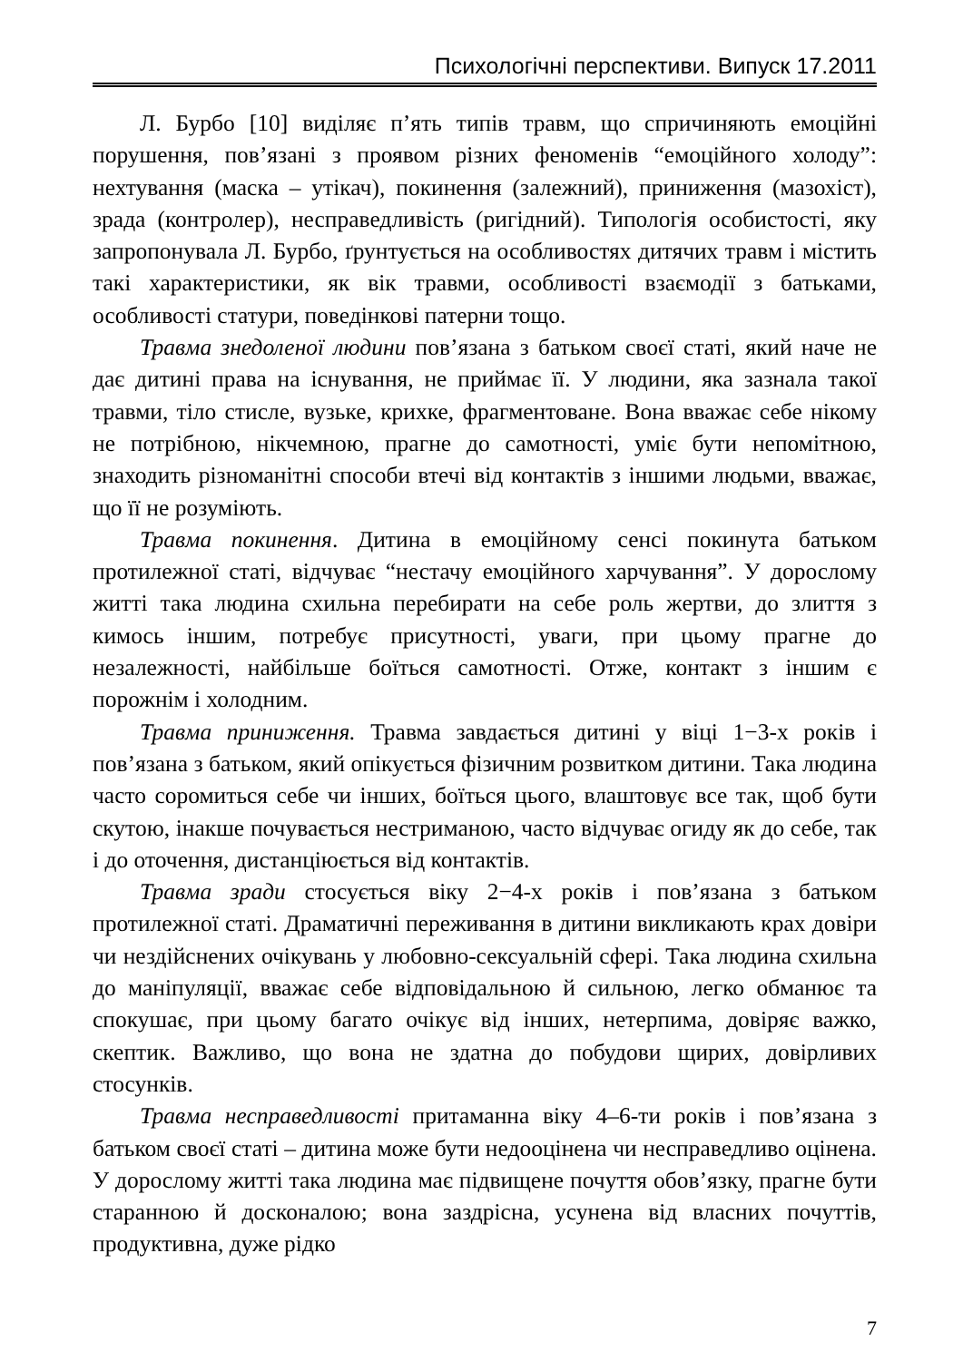Психологічні перспективи. Випуск 17.2011
Л. Бурбо [10] виділяє п’ять типів травм, що спричиняють емоційні порушення, пов’язані з проявом різних феноменів “емоційного холоду”: нехтування (маска – утікач), покинення (залежний), приниження (мазохіст), зрада (контролер), несправедливість (ригідний). Типологія особистості, яку запропонувала Л. Бурбо, ґрунтується на особливостях дитячих травм і містить такі характеристики, як вік травми, особливості взаємодії з батьками, особливості статури, поведінкові патерни тощо.
Травма знедоленої людини пов’язана з батьком своєї статі, який наче не дає дитині права на існування, не приймає її. У людини, яка зазнала такої травми, тіло стисле, вузьке, крихке, фрагментоване. Вона вважає себе нікому не потрібною, нікчемною, прагне до самотності, уміє бути непомітною, знаходить різноманітні способи втечі від контактів з іншими людьми, вважає, що її не розуміють.
Травма покинення. Дитина в емоційному сенсі покинута батьком протилежної статі, відчуває “нестачу емоційного харчування”. У дорослому житті така людина схильна перебирати на себе роль жертви, до злиття з кимось іншим, потребує присутності, уваги, при цьому прагне до незалежності, найбільше боїться самотності. Отже, контакт з іншим є порожнім і холодним.
Травма приниження. Травма завдається дитині у віці 1−3-х років і пов’язана з батьком, який опікується фізичним розвитком дитини. Така людина часто соромиться себе чи інших, боїться цього, влаштовує все так, щоб бути скутою, інакше почувається нестриманою, часто відчуває огиду як до себе, так і до оточення, дистанціюється від контактів.
Травма зради стосується віку 2−4-х років і пов’язана з батьком протилежної статі. Драматичні переживання в дитини викликають крах довіри чи нездійснених очікувань у любовно-сексуальній сфері. Така людина схильна до маніпуляції, вважає себе відповідальною й сильною, легко обманює та спокушає, при цьому багато очікує від інших, нетерпима, довіряє важко, скептик. Важливо, що вона не здатна до побудови щирих, довірливих стосунків.
Травма несправедливості притаманна віку 4–6-ти років і пов’язана з батьком своєї статі – дитина може бути недооцінена чи несправедливо оцінена. У дорослому житті така людина має підвищене почуття обов’язку, прагне бути старанною й досконалою; вона заздрісна, усунена від власних почуттів, продуктивна, дуже рідко
7